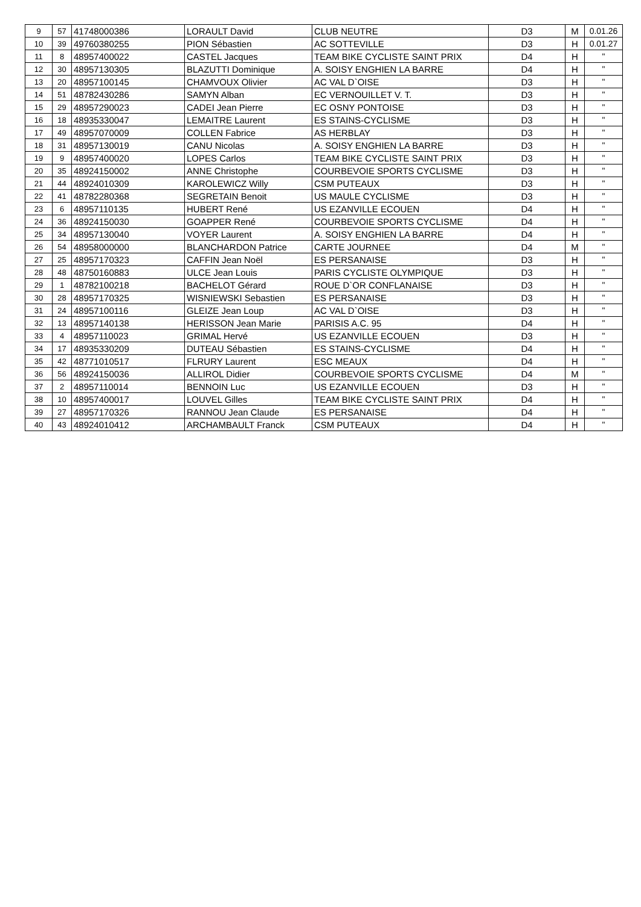| 9 | 57 | 41748000386 | LORAULT David | CLUB NEUTRE | D3 | M | 0.01.26 |
| 10 | 39 | 49760380255 | PION Sébastien | AC SOTTEVILLE | D3 | H | 0.01.27 |
| 11 | 8 | 48957400022 | CASTEL Jacques | TEAM BIKE CYCLISTE SAINT PRIX | D4 | H | " |
| 12 | 30 | 48957130305 | BLAZUTTI Dominique | A. SOISY ENGHIEN LA BARRE | D4 | H | " |
| 13 | 20 | 48957100145 | CHAMVOUX Olivier | AC VAL D`OISE | D3 | H | " |
| 14 | 51 | 48782430286 | SAMYN Alban | EC VERNOUILLET V. T. | D3 | H | " |
| 15 | 29 | 48957290023 | CADEI Jean Pierre | EC OSNY PONTOISE | D3 | H | " |
| 16 | 18 | 48935330047 | LEMAITRE Laurent | ES STAINS-CYCLISME | D3 | H | " |
| 17 | 49 | 48957070009 | COLLEN Fabrice | AS HERBLAY | D3 | H | " |
| 18 | 31 | 48957130019 | CANU Nicolas | A. SOISY ENGHIEN LA BARRE | D3 | H | " |
| 19 | 9 | 48957400020 | LOPES Carlos | TEAM BIKE CYCLISTE SAINT PRIX | D3 | H | " |
| 20 | 35 | 48924150002 | ANNE Christophe | COURBEVOIE SPORTS CYCLISME | D3 | H | " |
| 21 | 44 | 48924010309 | KAROLEWICZ Willy | CSM PUTEAUX | D3 | H | " |
| 22 | 41 | 48782280368 | SEGRETAIN Benoit | US MAULE CYCLISME | D3 | H | " |
| 23 | 6 | 48957110135 | HUBERT René | US EZANVILLE ECOUEN | D4 | H | " |
| 24 | 36 | 48924150030 | GOAPPER René | COURBEVOIE SPORTS CYCLISME | D4 | H | " |
| 25 | 34 | 48957130040 | VOYER Laurent | A. SOISY ENGHIEN LA BARRE | D4 | H | " |
| 26 | 54 | 48958000000 | BLANCHARDON Patrice | CARTE JOURNEE | D4 | M | " |
| 27 | 25 | 48957170323 | CAFFIN Jean Noël | ES PERSANAISE | D3 | H | " |
| 28 | 48 | 48750160883 | ULCE Jean Louis | PARIS CYCLISTE OLYMPIQUE | D3 | H | " |
| 29 | 1 | 48782100218 | BACHELOT Gérard | ROUE D`OR CONFLANAISE | D3 | H | " |
| 30 | 28 | 48957170325 | WISNIEWSKI Sebastien | ES PERSANAISE | D3 | H | " |
| 31 | 24 | 48957100116 | GLEIZE Jean Loup | AC VAL D`OISE | D3 | H | " |
| 32 | 13 | 48957140138 | HERISSON Jean Marie | PARISIS A.C. 95 | D4 | H | " |
| 33 | 4 | 48957110023 | GRIMAL Hervé | US EZANVILLE ECOUEN | D3 | H | " |
| 34 | 17 | 48935330209 | DUTEAU Sébastien | ES STAINS-CYCLISME | D4 | H | " |
| 35 | 42 | 48771010517 | FLRURY Laurent | ESC MEAUX | D4 | H | " |
| 36 | 56 | 48924150036 | ALLIROL Didier | COURBEVOIE SPORTS CYCLISME | D4 | M | " |
| 37 | 2 | 48957110014 | BENNOIN Luc | US EZANVILLE ECOUEN | D3 | H | " |
| 38 | 10 | 48957400017 | LOUVEL Gilles | TEAM BIKE CYCLISTE SAINT PRIX | D4 | H | " |
| 39 | 27 | 48957170326 | RANNOU Jean Claude | ES PERSANAISE | D4 | H | " |
| 40 | 43 | 48924010412 | ARCHAMBAULT Franck | CSM PUTEAUX | D4 | H | " |